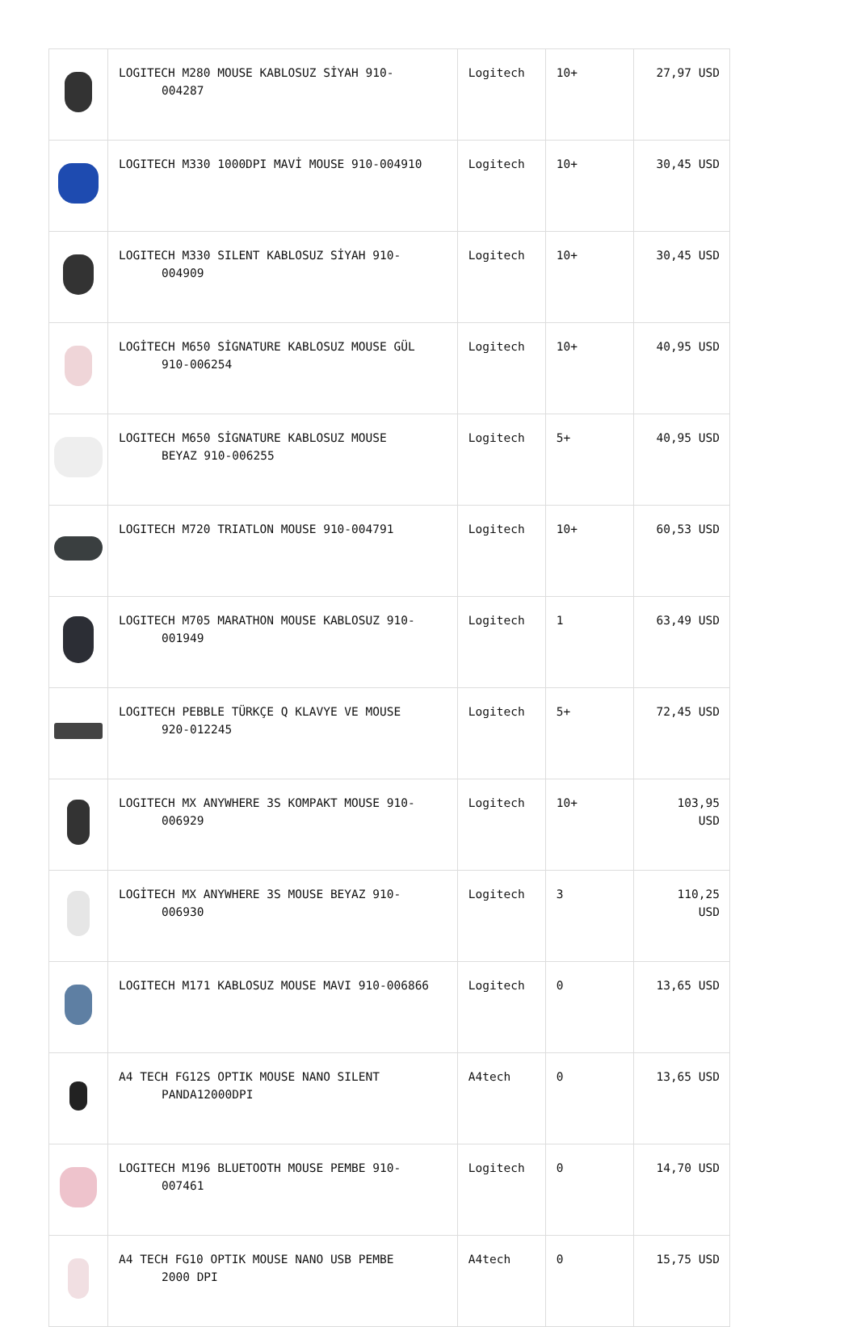| | LOGITECH M280 MOUSE KABLOSUZ SİYAH 910- 004287 | Logitech | 10+ | 27,97 USD |
| | LOGITECH M330 1000DPI MAVİ MOUSE 910-004910 | Logitech | 10+ | 30,45 USD |
| | LOGITECH M330 SILENT KABLOSUZ SİYAH 910- 004909 | Logitech | 10+ | 30,45 USD |
| | LOGİTECH M650 SİGNATURE KABLOSUZ MOUSE GÜL 910-006254 | Logitech | 10+ | 40,95 USD |
| | LOGITECH M650 SİGNATURE KABLOSUZ MOUSE BEYAZ 910-006255 | Logitech | 5+ | 40,95 USD |
| | LOGITECH M720 TRIATLON MOUSE 910-004791 | Logitech | 10+ | 60,53 USD |
| | LOGITECH M705 MARATHON MOUSE KABLOSUZ 910- 001949 | Logitech | 1 | 63,49 USD |
| | LOGITECH PEBBLE TÜRKÇE Q KLAVYE VE MOUSE 920-012245 | Logitech | 5+ | 72,45 USD |
| | LOGITECH MX ANYWHERE 3S KOMPAKT MOUSE 910- 006929 | Logitech | 10+ | 103,95 USD |
| | LOGİTECH MX ANYWHERE 3S MOUSE BEYAZ 910- 006930 | Logitech | 3 | 110,25 USD |
| | LOGITECH M171 KABLOSUZ MOUSE MAVI 910-006866 | Logitech | 0 | 13,65 USD |
| | A4 TECH FG12S OPTIK MOUSE NANO SILENT PANDA12000DPI | A4tech | 0 | 13,65 USD |
| | LOGITECH M196 BLUETOOTH MOUSE PEMBE 910- 007461 | Logitech | 0 | 14,70 USD |
| | A4 TECH FG10 OPTIK MOUSE NANO USB PEMBE 2000 DPI | A4tech | 0 | 15,75 USD |